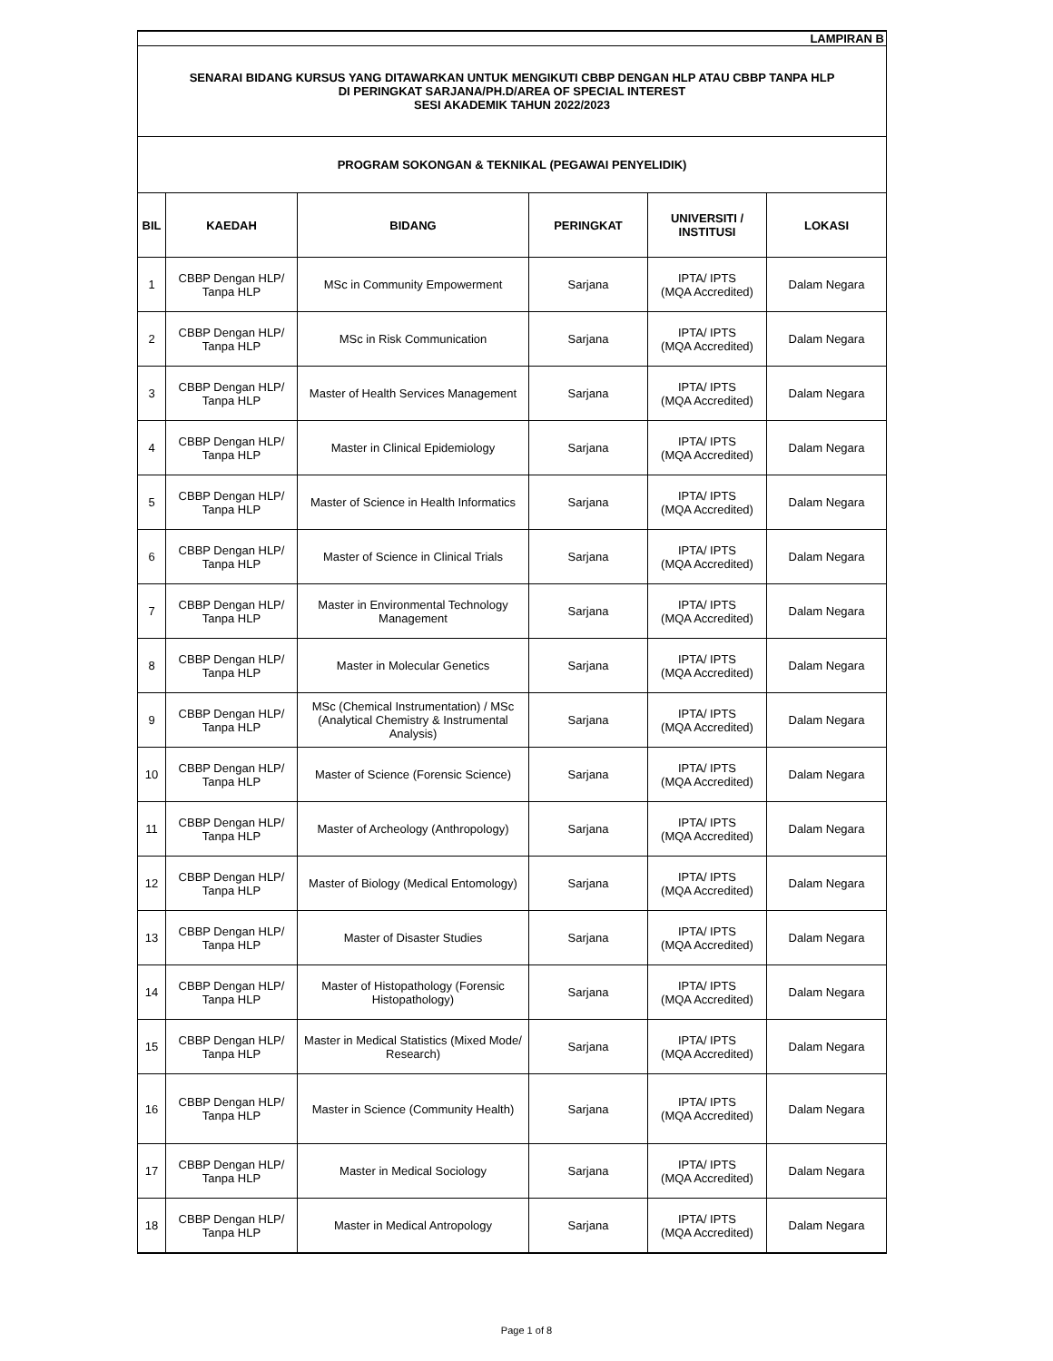| LAMPIRAN B | | | | | |
| SENARAI BIDANG KURSUS YANG DITAWARKAN UNTUK MENGIKUTI CBBP DENGAN HLP ATAU CBBP TANPA HLP DI PERINGKAT SARJANA/PH.D/AREA OF SPECIAL INTEREST SESI AKADEMIK TAHUN 2022/2023 | | | | | |
| PROGRAM SOKONGAN & TEKNIKAL (PEGAWAI PENYELIDIK) | | | | | |
| BIL | KAEDAH | BIDANG | PERINGKAT | UNIVERSITI / INSTITUSI | LOKASI |
| 1 | CBBP Dengan HLP/ Tanpa HLP | MSc in Community Empowerment | Sarjana | IPTA/ IPTS (MQA Accredited) | Dalam Negara |
| 2 | CBBP Dengan HLP/ Tanpa HLP | MSc in Risk Communication | Sarjana | IPTA/ IPTS (MQA Accredited) | Dalam Negara |
| 3 | CBBP Dengan HLP/ Tanpa HLP | Master of Health Services Management | Sarjana | IPTA/ IPTS (MQA Accredited) | Dalam Negara |
| 4 | CBBP Dengan HLP/ Tanpa HLP | Master in Clinical Epidemiology | Sarjana | IPTA/ IPTS (MQA Accredited) | Dalam Negara |
| 5 | CBBP Dengan HLP/ Tanpa HLP | Master of Science in Health Informatics | Sarjana | IPTA/ IPTS (MQA Accredited) | Dalam Negara |
| 6 | CBBP Dengan HLP/ Tanpa HLP | Master of Science in Clinical Trials | Sarjana | IPTA/ IPTS (MQA Accredited) | Dalam Negara |
| 7 | CBBP Dengan HLP/ Tanpa HLP | Master in Environmental Technology Management | Sarjana | IPTA/ IPTS (MQA Accredited) | Dalam Negara |
| 8 | CBBP Dengan HLP/ Tanpa HLP | Master in Molecular Genetics | Sarjana | IPTA/ IPTS (MQA Accredited) | Dalam Negara |
| 9 | CBBP Dengan HLP/ Tanpa HLP | MSc (Chemical Instrumentation) / MSc (Analytical Chemistry & Instrumental Analysis) | Sarjana | IPTA/ IPTS (MQA Accredited) | Dalam Negara |
| 10 | CBBP Dengan HLP/ Tanpa HLP | Master of Science (Forensic Science) | Sarjana | IPTA/ IPTS (MQA Accredited) | Dalam Negara |
| 11 | CBBP Dengan HLP/ Tanpa HLP | Master of Archeology (Anthropology) | Sarjana | IPTA/ IPTS (MQA Accredited) | Dalam Negara |
| 12 | CBBP Dengan HLP/ Tanpa HLP | Master of Biology (Medical Entomology) | Sarjana | IPTA/ IPTS (MQA Accredited) | Dalam Negara |
| 13 | CBBP Dengan HLP/ Tanpa HLP | Master of Disaster Studies | Sarjana | IPTA/ IPTS (MQA Accredited) | Dalam Negara |
| 14 | CBBP Dengan HLP/ Tanpa HLP | Master of Histopathology (Forensic Histopathology) | Sarjana | IPTA/ IPTS (MQA Accredited) | Dalam Negara |
| 15 | CBBP Dengan HLP/ Tanpa HLP | Master in Medical Statistics (Mixed Mode/ Research) | Sarjana | IPTA/ IPTS (MQA Accredited) | Dalam Negara |
| 16 | CBBP Dengan HLP/ Tanpa HLP | Master in Science (Community Health) | Sarjana | IPTA/ IPTS (MQA Accredited) | Dalam Negara |
| 17 | CBBP Dengan HLP/ Tanpa HLP | Master in Medical Sociology | Sarjana | IPTA/ IPTS (MQA Accredited) | Dalam Negara |
| 18 | CBBP Dengan HLP/ Tanpa HLP | Master in Medical Antropology | Sarjana | IPTA/ IPTS (MQA Accredited) | Dalam Negara |
Page 1 of 8